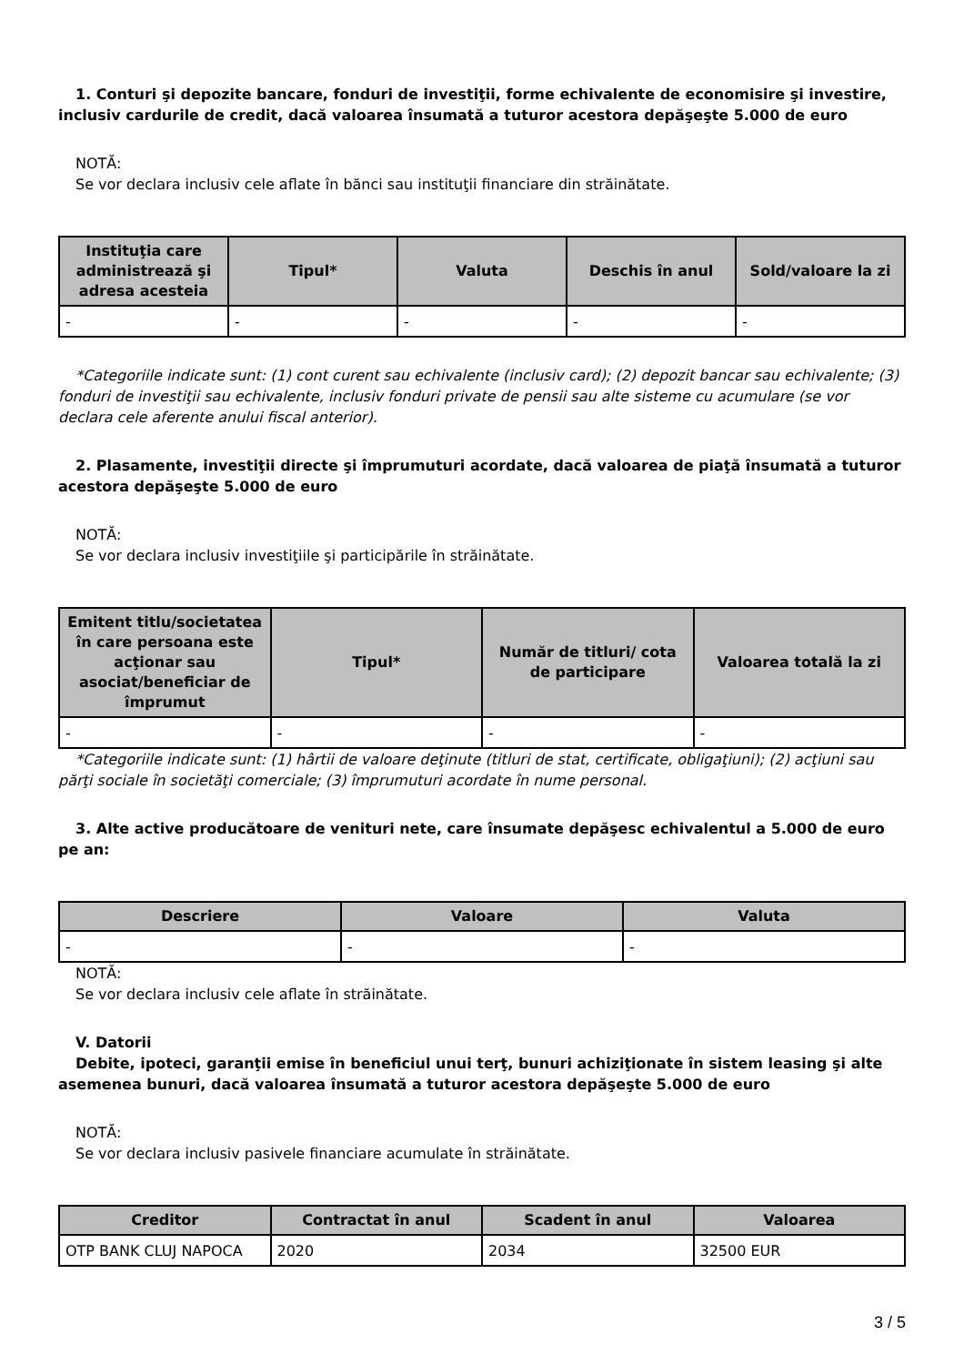1. Conturi şi depozite bancare, fonduri de investiţii, forme echivalente de economisire şi investire, inclusiv cardurile de credit, dacă valoarea însumată a tuturor acestora depăşeşte 5.000 de euro
NOTĂ:
Se vor declara inclusiv cele aflate în bănci sau instituţii financiare din străinătate.
| Instituţia care administrează şi adresa acesteia | Tipul* | Valuta | Deschis în anul | Sold/valoare la zi |
| --- | --- | --- | --- | --- |
| - | - | - | - | - |
*Categoriile indicate sunt: (1) cont curent sau echivalente (inclusiv card); (2) depozit bancar sau echivalente; (3) fonduri de investiţii sau echivalente, inclusiv fonduri private de pensii sau alte sisteme cu acumulare (se vor declara cele aferente anului fiscal anterior).
2. Plasamente, investiţii directe şi împrumuturi acordate, dacă valoarea de piaţă însumată a tuturor acestora depăşeşte 5.000 de euro
NOTĂ:
Se vor declara inclusiv investiţiile şi participările în străinătate.
| Emitent titlu/societatea în care persoana este acţionar sau asociat/beneficiar de împrumut | Tipul* | Număr de titluri/ cota de participare | Valoarea totală la zi |
| --- | --- | --- | --- |
| - | - | - | - |
*Categoriile indicate sunt: (1) hârtii de valoare deţinute (titluri de stat, certificate, obligaţiuni); (2) acţiuni sau părţi sociale în societăţi comerciale; (3) împrumuturi acordate în nume personal.
3. Alte active producătoare de venituri nete, care însumate depăşesc echivalentul a 5.000 de euro pe an:
| Descriere | Valoare | Valuta |
| --- | --- | --- |
| - | - | - |
NOTĂ:
Se vor declara inclusiv cele aflate în străinătate.
V. Datorii
Debite, ipoteci, garanţii emise în beneficiul unui terţ, bunuri achiziţionate în sistem leasing şi alte asemenea bunuri, dacă valoarea însumată a tuturor acestora depăşeşte 5.000 de euro
NOTĂ:
Se vor declara inclusiv pasivele financiare acumulate în străinătate.
| Creditor | Contractat în anul | Scadent în anul | Valoarea |
| --- | --- | --- | --- |
| OTP BANK CLUJ NAPOCA | 2020 | 2034 | 32500 EUR |
3 / 5